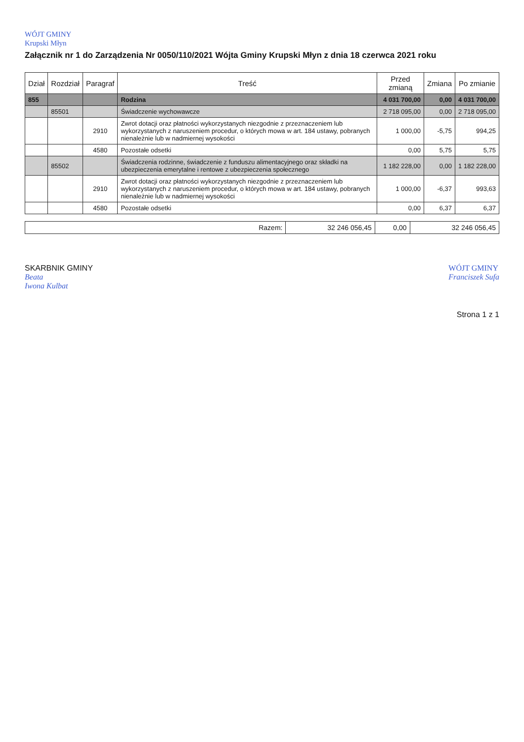WÓJT GMINY
Krupski Młyn
Załącznik nr 1 do Zarządzenia Nr 0050/110/2021 Wójta Gminy Krupski Młyn z dnia 18 czerwca 2021 roku
| Dział | Rozdział | Paragraf | Treść | Przed zmianą | Zmiana | Po zmianie |
| --- | --- | --- | --- | --- | --- | --- |
| 855 | | | Rodzina | 4 031 700,00 | 0,00 | 4 031 700,00 |
| | 85501 | | Świadczenie wychowawcze | 2 718 095,00 | 0,00 | 2 718 095,00 |
| | | 2910 | Zwrot dotacji oraz płatności wykorzystanych niezgodnie z przeznaczeniem lub wykorzystanych z naruszeniem procedur, o których mowa w art. 184 ustawy, pobranych nienależnie lub w nadmiernej wysokości | 1 000,00 | -5,75 | 994,25 |
| | | 4580 | Pozostałe odsetki | 0,00 | 5,75 | 5,75 |
| | 85502 | | Świadczenia rodzinne, świadczenie z funduszu alimentacyjnego oraz składki na ubezpieczenia emerytalne i rentowe z ubezpieczenia społecznego | 1 182 228,00 | 0,00 | 1 182 228,00 |
| | | 2910 | Zwrot dotacji oraz płatności wykorzystanych niezgodnie z przeznaczeniem lub wykorzystanych z naruszeniem procedur, o których mowa w art. 184 ustawy, pobranych nienależnie lub w nadmiernej wysokości | 1 000,00 | -6,37 | 993,63 |
| | | 4580 | Pozostałe odsetki | 0,00 | 6,37 | 6,37 |
| Razem: | 32 246 056,45 | 0,00 | 32 246 056,45 |
SKARBNIK GMINY
Beata
Iwona Kulbat
WÓJT GMINY
Franciszek Sufa
Strona 1 z 1